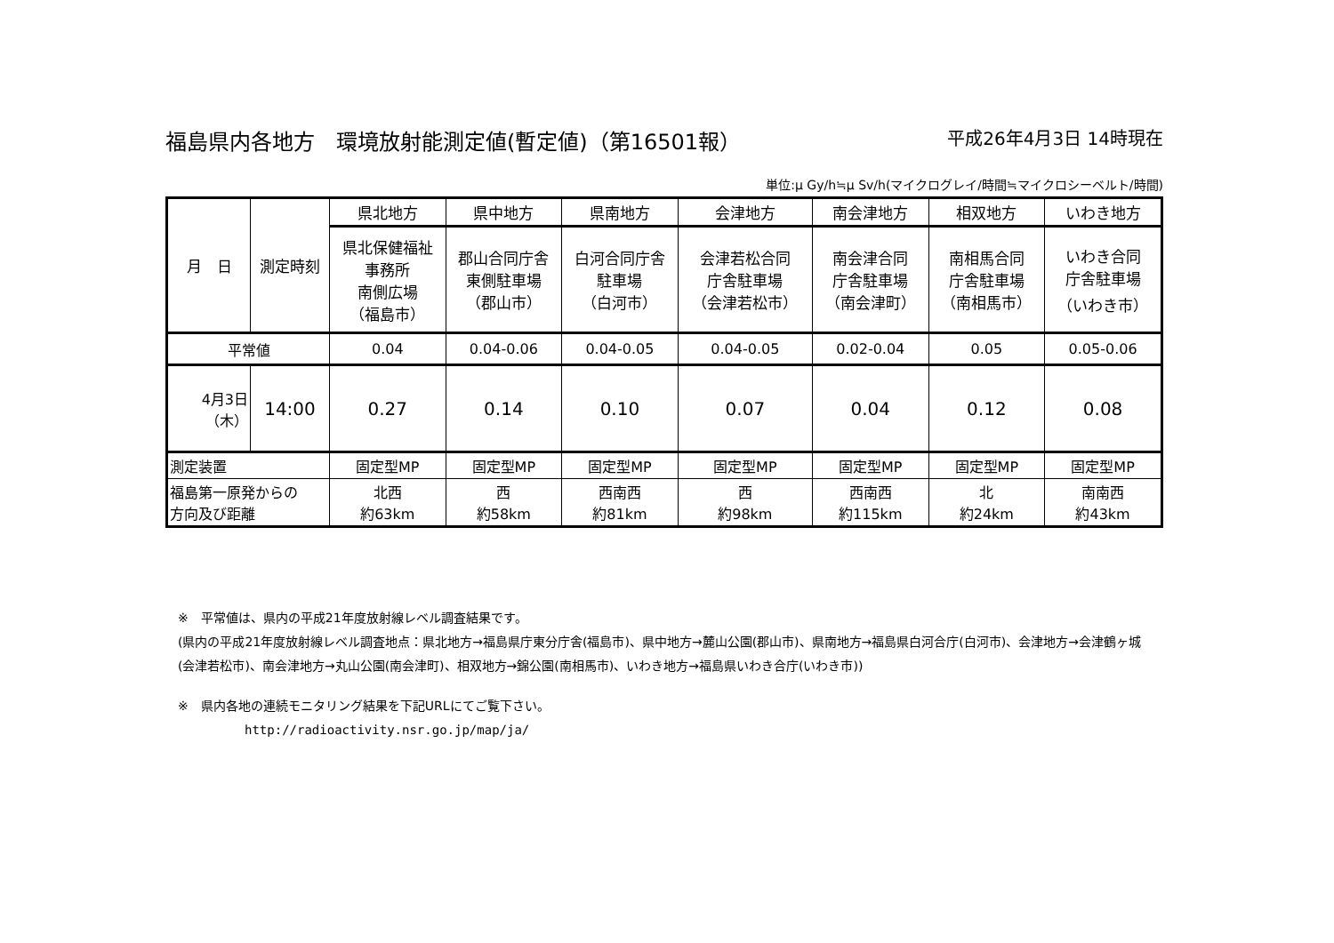福島県内各地方　環境放射能測定値(暫定値)（第16501報） 平成26年4月3日 14時現在
単位:μ Gy/h≒μ Sv/h(マイクログレイ/時間≒マイクロシーベルト/時間)
| 月 日 | 測定時刻 | 県北地方 | 県中地方 | 県南地方 | 会津地方 | 南会津地方 | 相双地方 | いわき地方 |
| | | 県北保健福祉 事務所 南側広場 （福島市） | 郡山合同庁舎 東側駐車場 （郡山市） | 白河合同庁舎 駐車場 （白河市） | 会津若松合同 庁舎駐車場 （会津若松市） | 南会津合同 庁舎駐車場 （南会津町） | 南相馬合同 庁舎駐車場 （南相馬市） | いわき合同 庁舎駐車場 （いわき市） |
| 平常値 | | 0.04 | 0.04-0.06 | 0.04-0.05 | 0.04-0.05 | 0.02-0.04 | 0.05 | 0.05-0.06 |
| 4月3日 （木） | 14:00 | 0.27 | 0.14 | 0.10 | 0.07 | 0.04 | 0.12 | 0.08 |
| 測定装置 | | 固定型MP | 固定型MP | 固定型MP | 固定型MP | 固定型MP | 固定型MP | 固定型MP |
| 福島第一原発からの 方向及び距離 | | 北西 約63km | 西 約58km | 西南西 約81km | 西 約98km | 西南西 約115km | 北 約24km | 南南西 約43km |
※　平常値は、県内の平成21年度放射線レベル調査結果です。
(県内の平成21年度放射線レベル調査地点：県北地方→福島県庁東分庁舎(福島市)、県中地方→麓山公園(郡山市)、県南地方→福島県白河合庁(白河市)、会津地方→会津鶴ヶ城(会津若松市)、南会津地方→丸山公園(南会津町)、相双地方→錦公園(南相馬市)、いわき地方→福島県いわき合庁(いわき市))
※　県内各地の連続モニタリング結果を下記URLにてご覧下さい。
http://radioactivity.nsr.go.jp/map/ja/